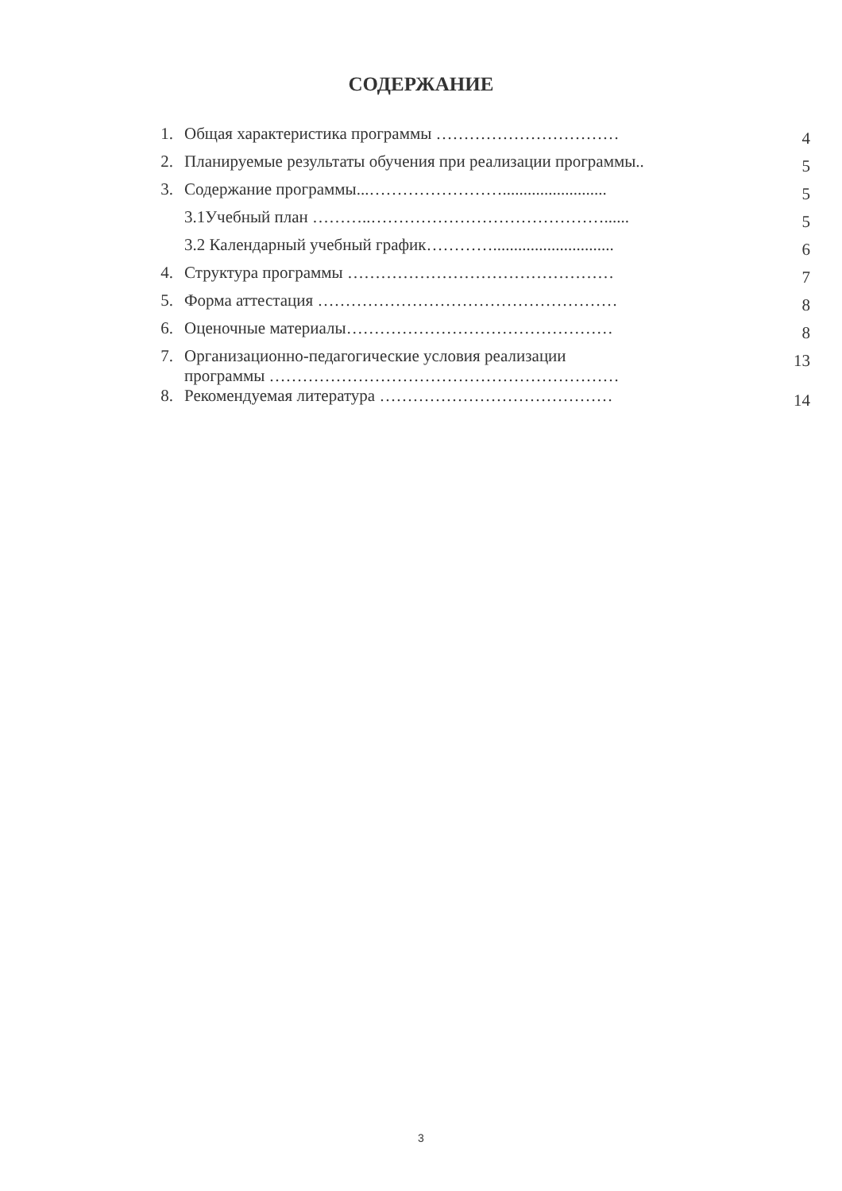СОДЕРЖАНИЕ
| 1. | Общая характеристика программы …………………………… | 4 |
| 2. | Планируемые результаты обучения при реализации программы.. | 5 |
| 3. | Содержание программы...……………………......................... | 5 |
| | 3.1Учебный план ………..……………………………………...... | 5 |
| | 3.2 Календарный учебный график…………............................. | 6 |
| 4. | Структура программы ………………………………………… | 7 |
| 5. | Форма аттестация ……………………………………………… | 8 |
| 6. | Оценочные материалы………………………………………… | 8 |
| 7. | Организационно-педагогические условия реализации программы ……………………………………………………… | 13 |
| 8. | Рекомендуемая литература …………………………………… | 14 |
3